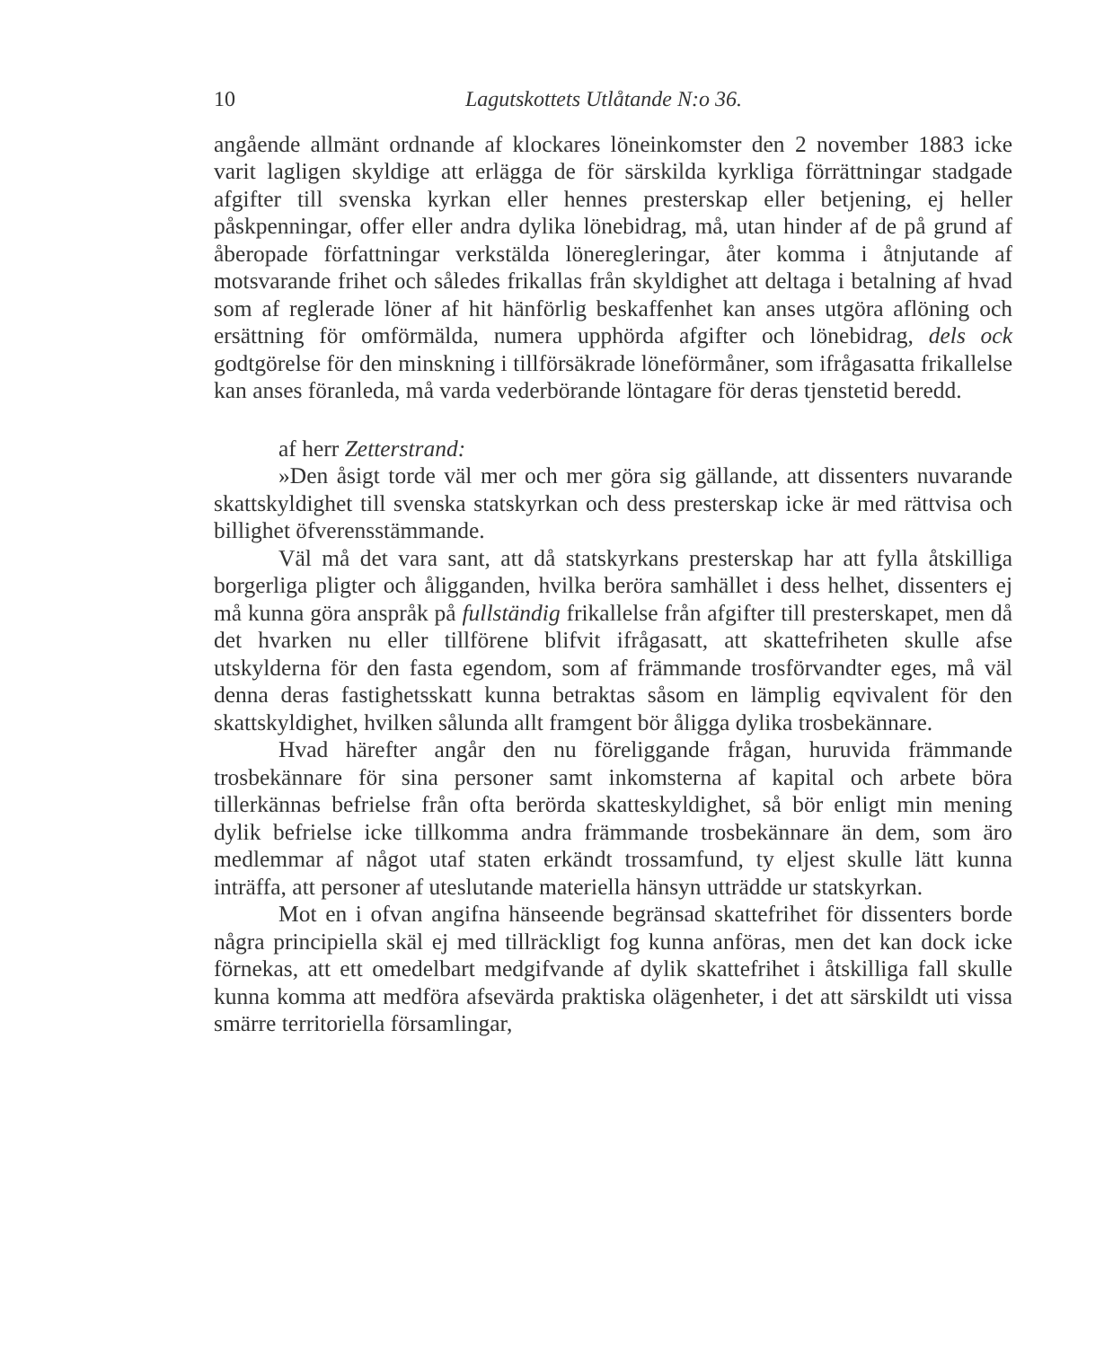10 Lagutskottets Utlåtande N:o 36.
angående allmänt ordnande af klockares löneinkomster den 2 november 1883 icke varit lagligen skyldige att erlägga de för särskilda kyrkliga förrättningar stadgade afgifter till svenska kyrkan eller hennes presterskap eller betjening, ej heller påskpenningar, offer eller andra dylika lönebidrag, må, utan hinder af de på grund af åberopade författningar verkstälda löneregleringar, åter komma i åtnjutande af motsvarande frihet och således frikallas från skyldighet att deltaga i betalning af hvad som af reglerade löner af hit hänförlig beskaffenhet kan anses utgöra aflöning och ersättning för omförmälda, numera upphörda afgifter och lönebidrag, dels ock godtgörelse för den minskning i tillförsäkrade löneförmåner, som ifrågasatta frikallelse kan anses föranleda, må varda vederbörande löntagare för deras tjenstetid beredd.
af herr Zetterstrand:
»Den åsigt torde väl mer och mer göra sig gällande, att dissenters nuvarande skattskyldighet till svenska statskyrkan och dess presterskap icke är med rättvisa och billighet öfverensstämmande.
Väl må det vara sant, att då statskyrkans presterskap har att fylla åtskilliga borgerliga pligter och åligganden, hvilka beröra samhället i dess helhet, dissenters ej må kunna göra anspråk på fullständig frikallelse från afgifter till presterskapet, men då det hvarken nu eller tillförene blifvit ifrågasatt, att skattefriheten skulle afse utskylderna för den fasta egendom, som af främmande trosförvandter eges, må väl denna deras fastighetsskatt kunna betraktas såsom en lämplig eqvivalent för den skattskyldighet, hvilken sålunda allt framgent bör åligga dylika trosbekännare.
Hvad härefter angår den nu föreliggande frågan, huruvida främmande trosbekännare för sina personer samt inkomsterna af kapital och arbete böra tillerkännas befrielse från ofta berörda skatteskyldighet, så bör enligt min mening dylik befrielse icke tillkomma andra främmande trosbekännare än dem, som äro medlemmar af något utaf staten erkändt trossamfund, ty eljest skulle lätt kunna inträffa, att personer af uteslutande materiella hänsyn utträdde ur statskyrkan.
Mot en i ofvan angifna hänseende begränsad skattefrihet för dissenters borde några principiella skäl ej med tillräckligt fog kunna anföras, men det kan dock icke förnekas, att ett omedelbart medgifvande af dylik skattefrihet i åtskilliga fall skulle kunna komma att medföra afsevärda praktiska olägenheter, i det att särskildt uti vissa smärre territoriella församlingar,